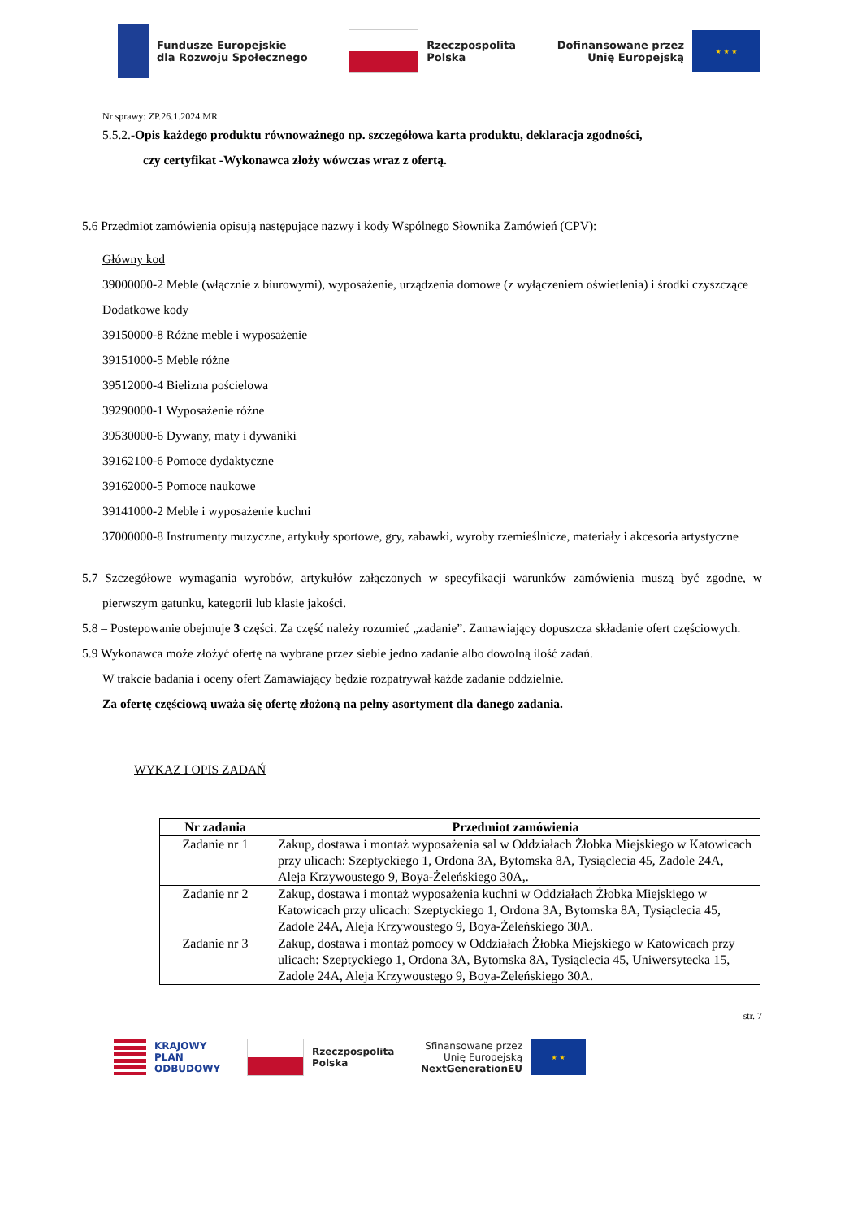Fundusze Europejskie
dla Rozwoju Społecznego
Rzeczpospolita
Polska
Dofinansowane przez
Unię Europejską
★ ★ ★
Nr sprawy: ZP.26.1.2024.MR
5.5.2.-Opis każdego produktu równoważnego np. szczegółowa karta produktu, deklaracja zgodności,
czy certyfikat -Wykonawca złoży wówczas wraz z ofertą.
5.6 Przedmiot zamówienia opisują następujące nazwy i kody Wspólnego Słownika Zamówień (CPV):
Główny kod
39000000-2 Meble (włącznie z biurowymi), wyposażenie, urządzenia domowe (z wyłączeniem oświetlenia) i środki czyszczące
Dodatkowe kody
39150000-8 Różne meble i wyposażenie
39151000-5 Meble różne
39512000-4 Bielizna pościelowa
39290000-1 Wyposażenie różne
39530000-6 Dywany, maty i dywaniki
39162100-6 Pomoce dydaktyczne
39162000-5 Pomoce naukowe
39141000-2 Meble i wyposażenie kuchni
37000000-8 Instrumenty muzyczne, artykuły sportowe, gry, zabawki, wyroby rzemieślnicze, materiały i akcesoria artystyczne
5.7 Szczegółowe wymagania wyrobów, artykułów załączonych w specyfikacji warunków zamówienia muszą być zgodne, w pierwszym gatunku, kategorii lub klasie jakości.
5.8 – Postepowanie obejmuje 3 części. Za część należy rozumieć „zadanie”. Zamawiający dopuszcza składanie ofert częściowych.
5.9 Wykonawca może złożyć ofertę na wybrane przez siebie jedno zadanie albo dowolną ilość zadań.
W trakcie badania i oceny ofert Zamawiający będzie rozpatrywał każde zadanie oddzielnie.
Za ofertę częściową uważa się ofertę złożoną na pełny asortyment dla danego zadania.
WYKAZ I OPIS ZADAŃ
| Nr zadania | Przedmiot zamówienia |
| --- | --- |
| Zadanie nr 1 | Zakup, dostawa i montaż wyposażenia sal w Oddziałach Żłobka Miejskiego w Katowicach przy ulicach: Szeptyckiego 1, Ordona 3A, Bytomska 8A, Tysiąclecia 45, Zadole 24A, Aleja Krzywoustego 9, Boya-Żeleńskiego 30A,. |
| Zadanie nr 2 | Zakup, dostawa i montaż wyposażenia kuchni w Oddziałach Żłobka Miejskiego w Katowicach przy ulicach: Szeptyckiego 1, Ordona 3A, Bytomska 8A, Tysiąclecia 45, Zadole 24A, Aleja Krzywoustego 9, Boya-Żeleńskiego 30A. |
| Zadanie nr 3 | Zakup, dostawa i montaż pomocy w Oddziałach Żłobka Miejskiego w Katowicach przy ulicach: Szeptyckiego 1, Ordona 3A, Bytomska 8A, Tysiąclecia 45, Uniwersytecka 15, Zadole 24A, Aleja Krzywoustego 9, Boya-Żeleńskiego 30A. |
str. 7
KRAJOWY
PLAN
ODBUDOWY
Rzeczpospolita
Polska
Sfinansowane przez
Unię Europejską
NextGenerationEU
★ ★